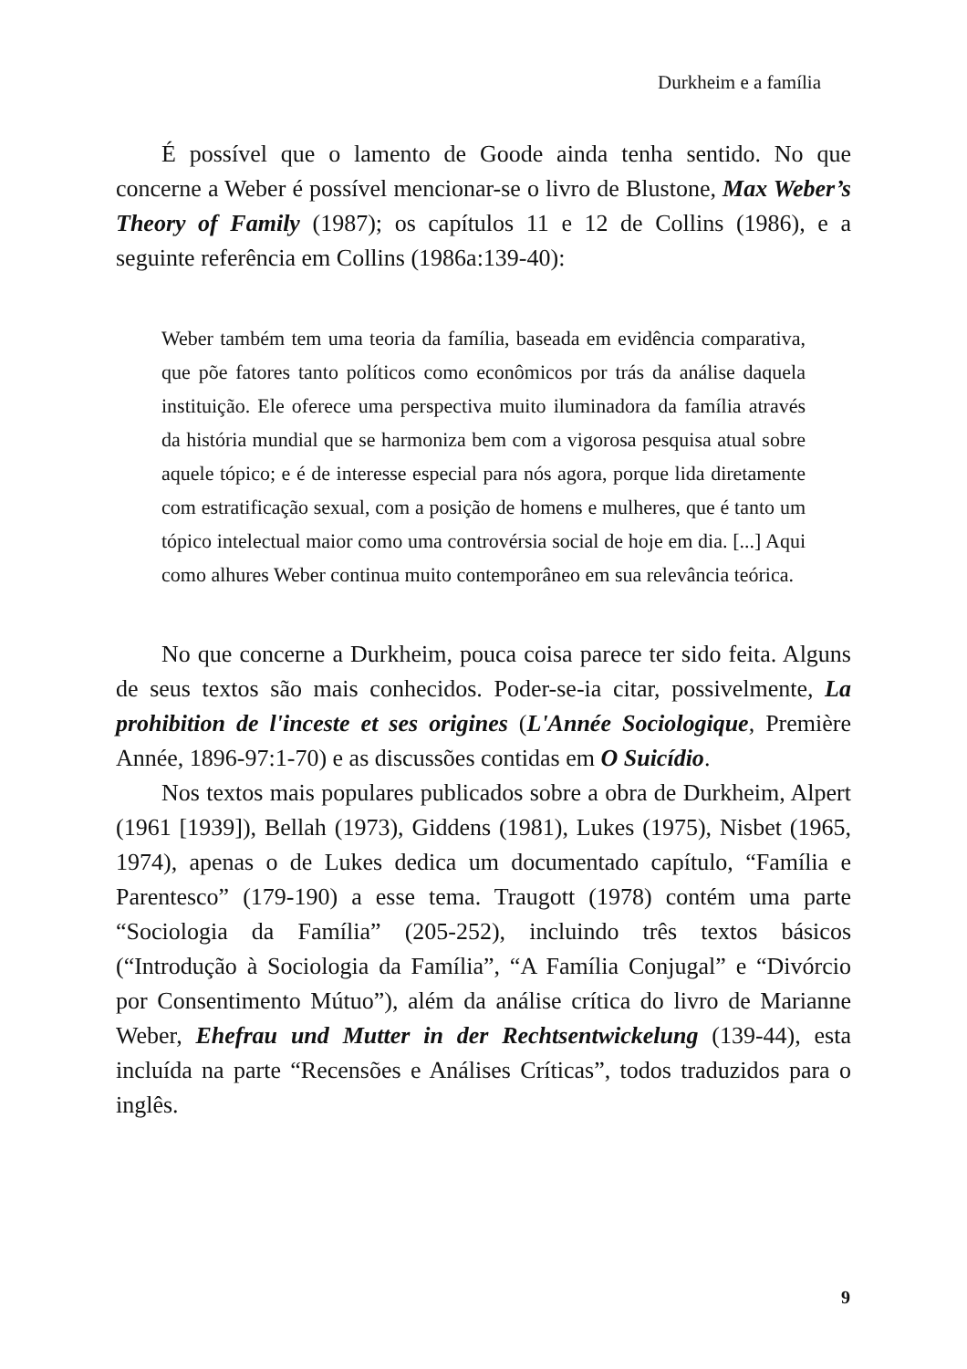Durkheim e a família
É possível que o lamento de Goode ainda tenha sentido. No que concerne a Weber é possível mencionar-se o livro de Blustone, Max Weber’s Theory of Family (1987); os capítulos 11 e 12 de Collins (1986), e a seguinte referência em Collins (1986a:139-40):
Weber também tem uma teoria da família, baseada em evidência comparativa, que põe fatores tanto políticos como econômicos por trás da análise daquela instituição. Ele oferece uma perspectiva muito iluminadora da família através da história mundial que se harmoniza bem com a vigorosa pesquisa atual sobre aquele tópico; e é de interesse especial para nós agora, porque lida diretamente com estratificação sexual, com a posição de homens e mulheres, que é tanto um tópico intelectual maior como uma controvérsia social de hoje em dia. [...] Aqui como alhures Weber continua muito contemporâneo em sua relevância teórica.
No que concerne a Durkheim, pouca coisa parece ter sido feita. Alguns de seus textos são mais conhecidos. Poder-se-ia citar, possivelmente, La prohibition de l'inceste et ses origines (L'Année Sociologique, Première Année, 1896-97:1-70) e as discussões contidas em O Suicídio.
Nos textos mais populares publicados sobre a obra de Durkheim, Alpert (1961 [1939]), Bellah (1973), Giddens (1981), Lukes (1975), Nisbet (1965, 1974), apenas o de Lukes dedica um documentado capítulo, “Família e Parentesco” (179-190) a esse tema. Traugott (1978) contém uma parte “Sociologia da Família” (205-252), incluindo três textos básicos (“Introdução à Sociologia da Família”, “A Família Conjugal” e “Divórcio por Consentimento Mútuo”), além da análise crítica do livro de Marianne Weber, Ehefrau und Mutter in der Rechtsentwickelung (139-44), esta incluída na parte “Recensões e Análises Críticas”, todos traduzidos para o inglês.
9